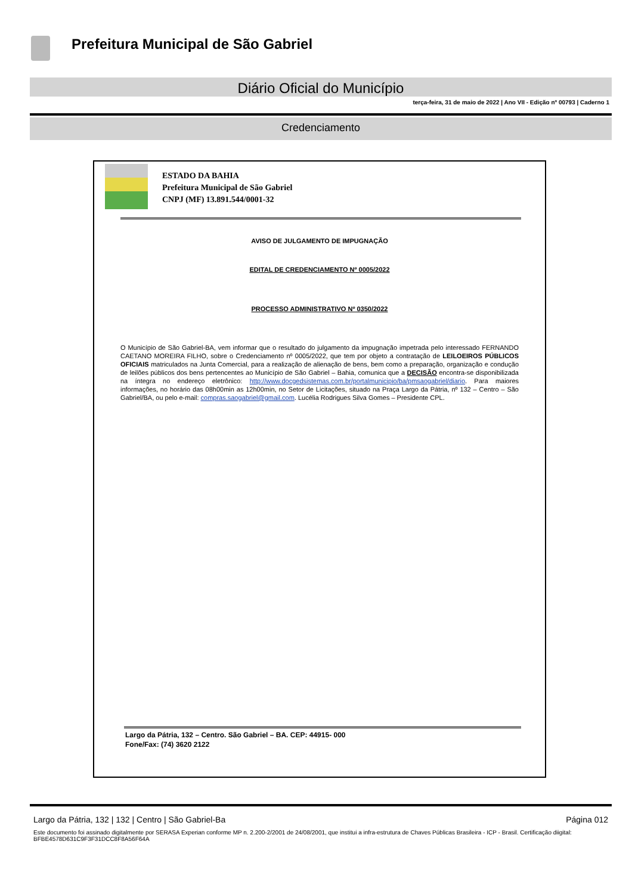Prefeitura Municipal de São Gabriel
Diário Oficial do Município
terça-feira, 31 de maio de 2022 | Ano VII - Edição nº 00793 | Caderno 1
Credenciamento
ESTADO DA BAHIA
Prefeitura Municipal de São Gabriel
CNPJ (MF) 13.891.544/0001-32
AVISO DE JULGAMENTO DE IMPUGNAÇÃO
EDITAL DE CREDENCIAMENTO Nº 0005/2022
PROCESSO ADMINISTRATIVO Nº 0350/2022
O Município de São Gabriel-BA, vem informar que o resultado do julgamento da impugnação impetrada pelo interessado FERNANDO CAETANO MOREIRA FILHO, sobre o Credenciamento nº 0005/2022, que tem por objeto a contratação de LEILOEIROS PÚBLICOS OFICIAIS matriculados na Junta Comercial, para a realização de alienação de bens, bem como a preparação, organização e condução de leilões públicos dos bens pertencentes ao Município de São Gabriel – Bahia, comunica que a DECISÃO encontra-se disponibilizada na íntegra no endereço eletrônico: http://www.docgedsistemas.com.br/portalmunicipio/ba/pmsaogabriel/diario. Para maiores informações, no horário das 08h00min as 12h00min, no Setor de Licitações, situado na Praça Largo da Pátria, nº 132 – Centro – São Gabriel/BA, ou pelo e-mail: compras.saogabriel@gmail.com. Lucélia Rodrigues Silva Gomes – Presidente CPL.
Largo da Pátria, 132 – Centro. São Gabriel – BA. CEP: 44915- 000
Fone/Fax: (74) 3620 2122
Largo da Pátria, 132 | 132 | Centro | São Gabriel-Ba Página 012
Este documento foi assinado digitalmente por SERASA Experian conforme MP n. 2.200-2/2001 de 24/08/2001, que institui a infra-estrutura de Chaves Públicas Brasileira - ICP - Brasil. Certificação diigital: BFBE4578D631C9F3F31DCC8F8A56F64A